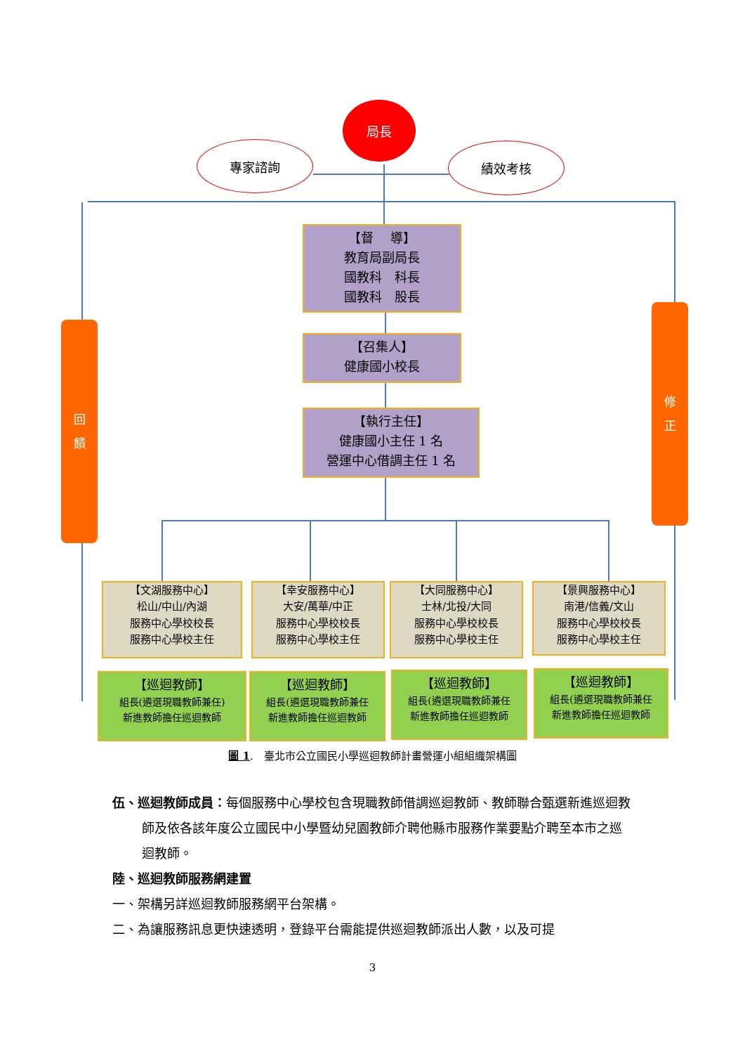局長
專家諮詢 績效考核
【督　 導】
教育局副局長
國教科　科長
國教科　股長
【召集人】
健康國小校長
【執行主任】
健康國小主任 1 名
營運中心借調主任 1 名
回
饋
修
正
【文湖服務中心】
松山/中山/內湖
服務中心學校校長
服務中心學校主任
【幸安服務中心】
大安/萬華/中正
服務中心學校校長
服務中心學校主任
【大同服務中心】
士林/北投/大同
服務中心學校校長
服務中心學校主任
【景興服務中心】
南港/信義/文山
服務中心學校校長
服務中心學校主任
【巡迴教師】
組長(遴選現職教師兼任)
新進教師擔任巡迴教師
【巡迴教師】
組長(遴選現職教師兼任
新進教師擔任巡迴教師
【巡迴教師】
組長(遴選現職教師兼任
新進教師擔任巡迴教師
【巡迴教師】
組長(遴選現職教師兼任
新進教師擔任巡迴教師
圖 1.　臺北市公立國民小學巡迴教師計畫營運小組組織架構圖
伍、巡迴教師成員：每個服務中心學校包含現職教師借調巡迴教師、教師聯合甄選新進巡迴教師及依各該年度公立國民中小學暨幼兒園教師介聘他縣市服務作業要點介聘至本市之巡迴教師。
陸、巡迴教師服務網建置
一、架構另詳巡迴教師服務網平台架構。
二、為讓服務訊息更快速透明，登錄平台需能提供巡迴教師派出人數，以及可提
3